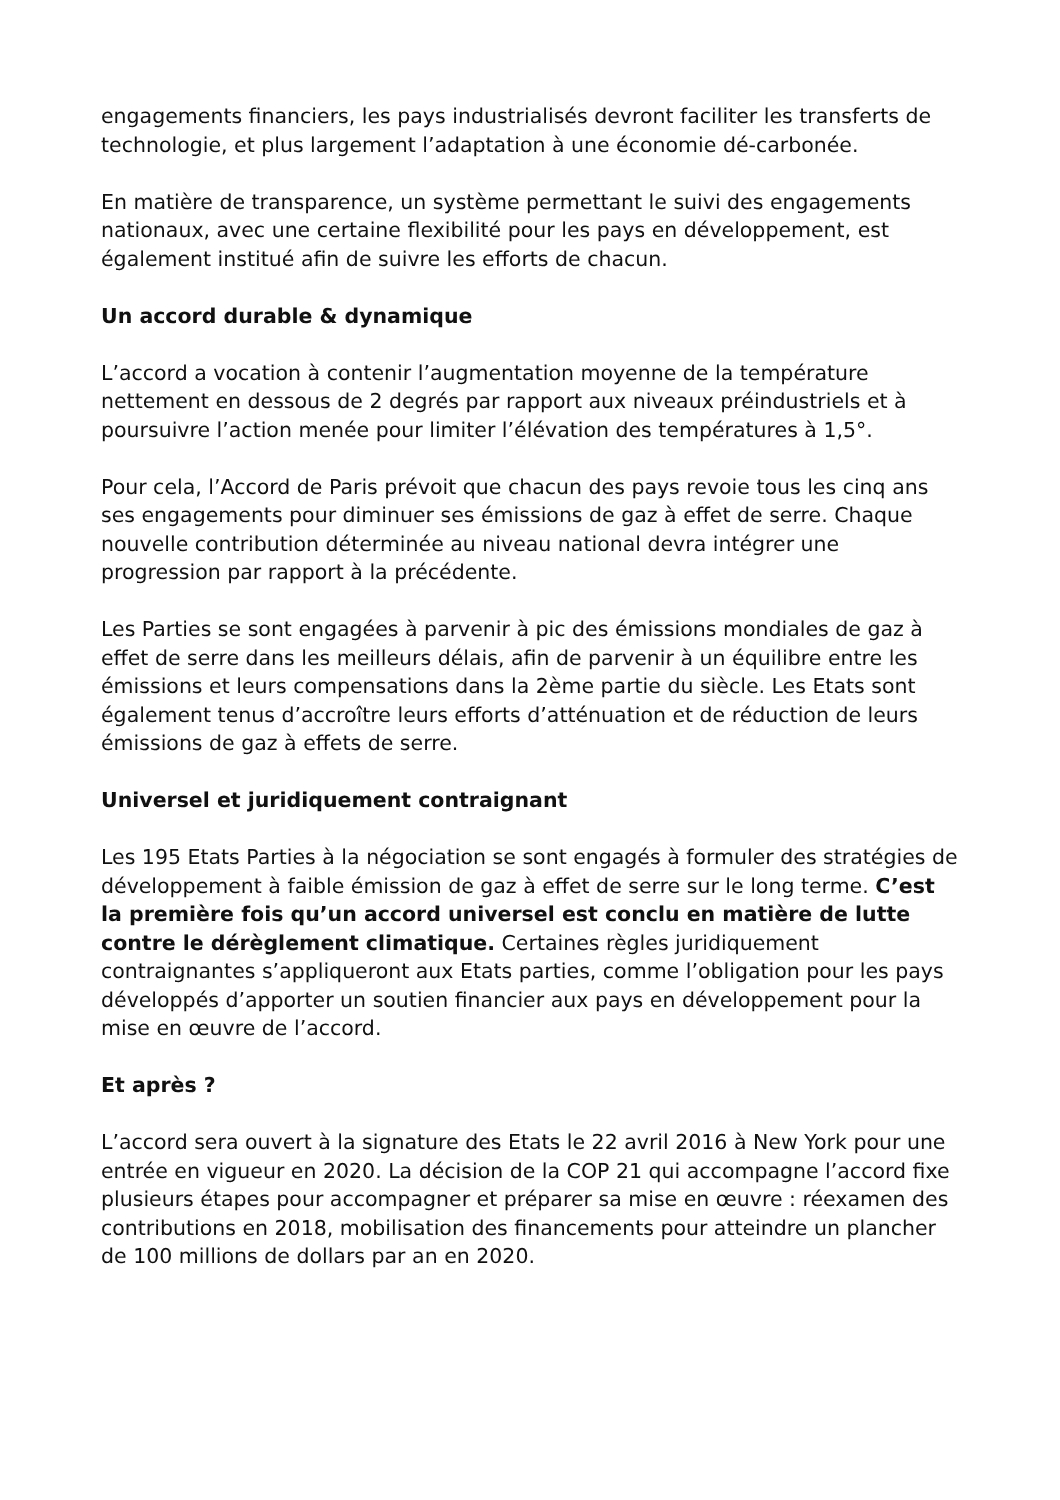engagements financiers, les pays industrialisés devront faciliter les transferts de technologie, et plus largement l’adaptation à une économie dé-carbonée.
En matière de transparence, un système permettant le suivi des engagements nationaux, avec une certaine flexibilité pour les pays en développement, est également institué afin de suivre les efforts de chacun.
Un accord durable & dynamique
L’accord a vocation à contenir l’augmentation moyenne de la température nettement en dessous de 2 degrés par rapport aux niveaux préindustriels et à poursuivre l’action menée pour limiter l’élévation des températures à 1,5°.
Pour cela, l’Accord de Paris prévoit que chacun des pays revoie tous les cinq ans ses engagements pour diminuer ses émissions de gaz à effet de serre. Chaque nouvelle contribution déterminée au niveau national devra intégrer une progression par rapport à la précédente.
Les Parties se sont engagées à parvenir à pic des émissions mondiales de gaz à effet de serre dans les meilleurs délais, afin de parvenir à un équilibre entre les émissions et leurs compensations dans la 2ème partie du siècle. Les Etats sont également tenus d’accroître leurs efforts d’atténuation et de réduction de leurs émissions de gaz à effets de serre.
Universel et juridiquement contraignant
Les 195 Etats Parties à la négociation se sont engagés à formuler des stratégies de développement à faible émission de gaz à effet de serre sur le long terme. C’est la première fois qu’un accord universel est conclu en matière de lutte contre le dérèglement climatique. Certaines règles juridiquement contraignantes s’appliqueront aux Etats parties, comme l’obligation pour les pays développés d’apporter un soutien financier aux pays en développement pour la mise en œuvre de l’accord.
Et après ?
L’accord sera ouvert à la signature des Etats le 22 avril 2016 à New York pour une entrée en vigueur en 2020. La décision de la COP 21 qui accompagne l’accord fixe plusieurs étapes pour accompagner et préparer sa mise en œuvre : réexamen des contributions en 2018, mobilisation des financements pour atteindre un plancher de 100 millions de dollars par an en 2020.